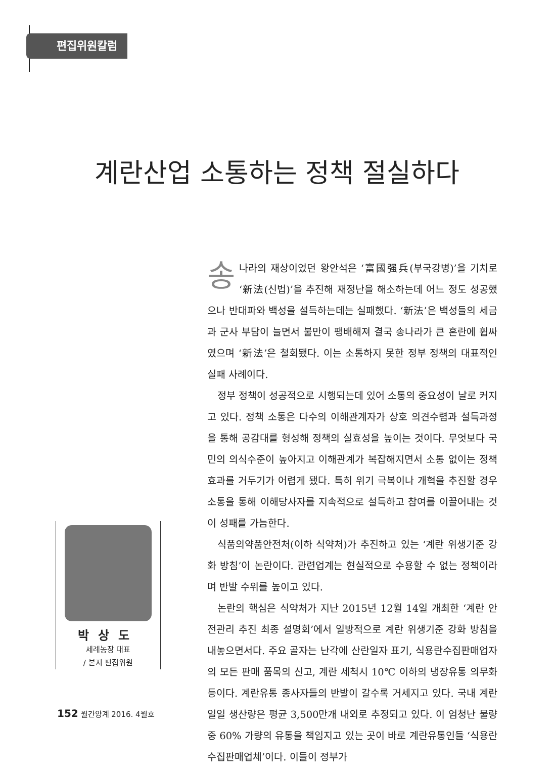편집위원칼럼 •
계란산업 소통하는 정책 절실하다
송나라의 재상이었던 왕안석은 ‘富國强兵(부국강병)’을 기치로 ‘新法(신법)’을 추진해 재정난을 해소하는데 어느 정도 성공했으나 반대파와 백성을 설득하는데는 실패했다. ‘新法’은 백성들의 세금과 군사 부담이 늘면서 불만이 팽배해져 결국 송나라가 큰 혼란에 휩싸였으며 ‘新法’은 철회됐다. 이는 소통하지 못한 정부 정책의 대표적인 실패 사례이다.
정부 정책이 성공적으로 시행되는데 있어 소통의 중요성이 날로 커지고 있다. 정책 소통은 다수의 이해관계자가 상호 의견수렴과 설득과정을 통해 공감대를 형성해 정책의 실효성을 높이는 것이다. 무엇보다 국민의 의식수준이 높아지고 이해관계가 복잡해지면서 소통 없이는 정책효과를 거두기가 어렵게 됐다. 특히 위기 극복이나 개혁을 추진할 경우 소통을 통해 이해당사자를 지속적으로 설득하고 참여를 이끌어내는 것이 성패를 가늠한다.
식품의약품안전처(이하 식약처)가 추진하고 있는 ‘계란 위생기준 강화 방침’이 논란이다. 관련업계는 현실적으로 수용할 수 없는 정책이라며 반발 수위를 높이고 있다.
논란의 핵심은 식약처가 지난 2015년 12월 14일 개최한 ‘계란 안전관리 추진 최종 설명회’에서 일방적으로 계란 위생기준 강화 방침을 내놓으면서다. 주요 골자는 난각에 산란일자 표기, 식용란수집판매업자의 모든 판매 품목의 신고, 계란 세척시 10℃ 이하의 냉장유통 의무화 등이다. 계란유통 종사자들의 반발이 갈수록 거세지고 있다. 국내 계란 일일 생산량은 평균 3,500만개 내외로 추정되고 있다. 이 엄청난 물량 중 60% 가량의 유통을 책임지고 있는 곳이 바로 계란유통인들 ‘식용란수집판매업체’이다. 이들이 정부가
박상도
세례농장 대표
/ 본지 편집위원
152 월간양계 2016. 4월호